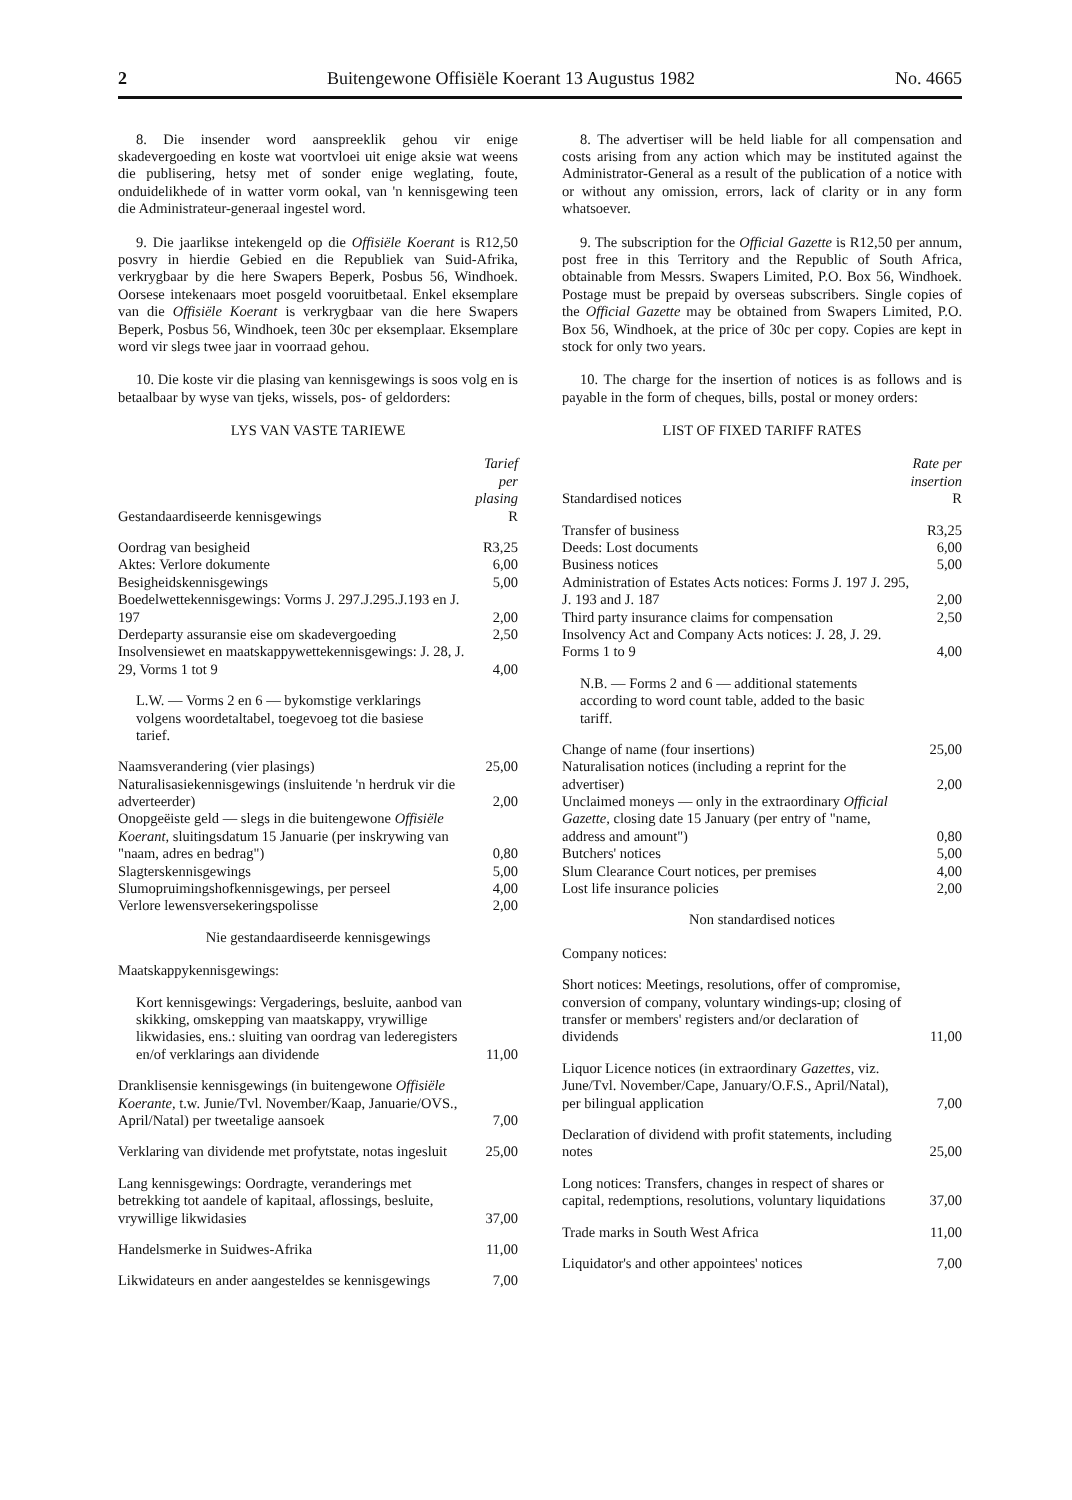2 Buitengewone Offisiële Koerant 13 Augustus 1982 No. 4665
8. Die insender word aanspreeklik gehou vir enige skadevergoeding en koste wat voortvloei uit enige aksie wat weens die publisering, hetsy met of sonder enige weglating, foute, onduidelikhede of in watter vorm ookal, van 'n kennisgewing teen die Administrateur-generaal ingestel word.
9. Die jaarlikse intekengeld op die Offisiële Koerant is R12,50 posvry in hierdie Gebied en die Republiek van Suid-Afrika, verkrygbaar by die here Swapers Beperk, Posbus 56, Windhoek. Oorsese intekenaars moet posgeld vooruitbetaal. Enkel eksemplare van die Offisiële Koerant is verkrygbaar van die here Swapers Beperk, Posbus 56, Windhoek, teen 30c per eksemplaar. Eksemplare word vir slegs twee jaar in voorraad gehou.
10. Die koste vir die plasing van kennisgewings is soos volg en is betaalbaar by wyse van tjeks, wissels, pos- of geldorders:
LYS VAN VASTE TARIEWE
| Gestandaardiseerde kennisgewings | Tarief per plasing R |
| --- | --- |
| Oordrag van besigheid | R3,25 |
| Aktes: Verlore dokumente | 6,00 |
| Besigheidskennisgewings | 5,00 |
| Boedelwettekennisgewings: Vorms J. 297.J.295.J.193 en J. 197 | 2,00 |
| Derdeparty assuransie eise om skadevergoeding | 2,50 |
| Insolvensiewet en maatskappywettekennisgewings: J. 28, J. 29, Vorms 1 tot 9 | 4,00 |
| L.W. — Vorms 2 en 6 — bykomstige verklarings volgens woordetaltabel, toegevoeg tot die basiese tarief. | |
| Naamsverandering (vier plasings) | 25,00 |
| Naturalisasiekennisgewings (insluitende 'n herdruk vir die adverteerder) | 2,00 |
| Onopgeëiste geld — slegs in die buitengewone Offisiële Koerant, sluitingsdatum 15 Januarie (per inskrywing van "naam, adres en bedrag") | 0,80 |
| Slagterskennisgewings | 5,00 |
| Slumopruimingshofkennisgewings, per perseel | 4,00 |
| Verlore lewensversekeringspolisse | 2,00 |
Nie gestandaardiseerde kennisgewings
| Maatskappykennisgewings: | |
| Kort kennisgewings: Vergaderings, besluite, aanbod van skikking, omskepping van maatskappy, vrywillige likwidasies, ens.: sluiting van oordrag van lederegisters en/of verklarings aan dividende | 11,00 |
| Dranklisensie kennisgewings (in buitengewone Offisiële Koerante, t.w. Junie/Tvl. November/Kaap, Januarie/OVS., April/Natal) per tweetalige aansoek | 7,00 |
| Verklaring van dividende met profytstate, notas ingesluit | 25,00 |
| Lang kennisgewings: Oordragte, veranderings met betrekking tot aandele of kapitaal, aflossings, besluite, vrywillige likwidasies | 37,00 |
| Handelsmerke in Suidwes-Afrika | 11,00 |
| Likwidateurs en ander aangesteldes se kennisgewings | 7,00 |
8. The advertiser will be held liable for all compensation and costs arising from any action which may be instituted against the Administrator-General as a result of the publication of a notice with or without any omission, errors, lack of clarity or in any form whatsoever.
9. The subscription for the Official Gazette is R12,50 per annum, post free in this Territory and the Republic of South Africa, obtainable from Messrs. Swapers Limited, P.O. Box 56, Windhoek. Postage must be prepaid by overseas subscribers. Single copies of the Official Gazette may be obtained from Swapers Limited, P.O. Box 56, Windhoek, at the price of 30c per copy. Copies are kept in stock for only two years.
10. The charge for the insertion of notices is as follows and is payable in the form of cheques, bills, postal or money orders:
LIST OF FIXED TARIFF RATES
| Standardised notices | Rate per insertion R |
| --- | --- |
| Transfer of business | R3,25 |
| Deeds: Lost documents | 6,00 |
| Business notices | 5,00 |
| Administration of Estates Acts notices: Forms J. 197 J. 295, J. 193 and J. 187 | 2,00 |
| Third party insurance claims for compensation | 2,50 |
| Insolvency Act and Company Acts notices: J. 28, J. 29. Forms 1 to 9 | 4,00 |
| N.B. — Forms 2 and 6 — additional statements according to word count table, added to the basic tariff. | |
| Change of name (four insertions) | 25,00 |
| Naturalisation notices (including a reprint for the advertiser) | 2,00 |
| Unclaimed moneys — only in the extraordinary Official Gazette, closing date 15 January (per entry of "name, address and amount") | 0,80 |
| Butchers' notices | 5,00 |
| Slum Clearance Court notices, per premises | 4,00 |
| Lost life insurance policies | 2,00 |
Non standardised notices
| Company notices: | |
| Short notices: Meetings, resolutions, offer of compromise, conversion of company, voluntary windings-up; closing of transfer or members' registers and/or declaration of dividends | 11,00 |
| Liquor Licence notices (in extraordinary Gazettes, viz. June/Tvl. November/Cape, January/O.F.S., April/Natal), per bilingual application | 7,00 |
| Declaration of dividend with profit statements, including notes | 25,00 |
| Long notices: Transfers, changes in respect of shares or capital, redemptions, resolutions, voluntary liquidations | 37,00 |
| Trade marks in South West Africa | 11,00 |
| Liquidator's and other appointees' notices | 7,00 |